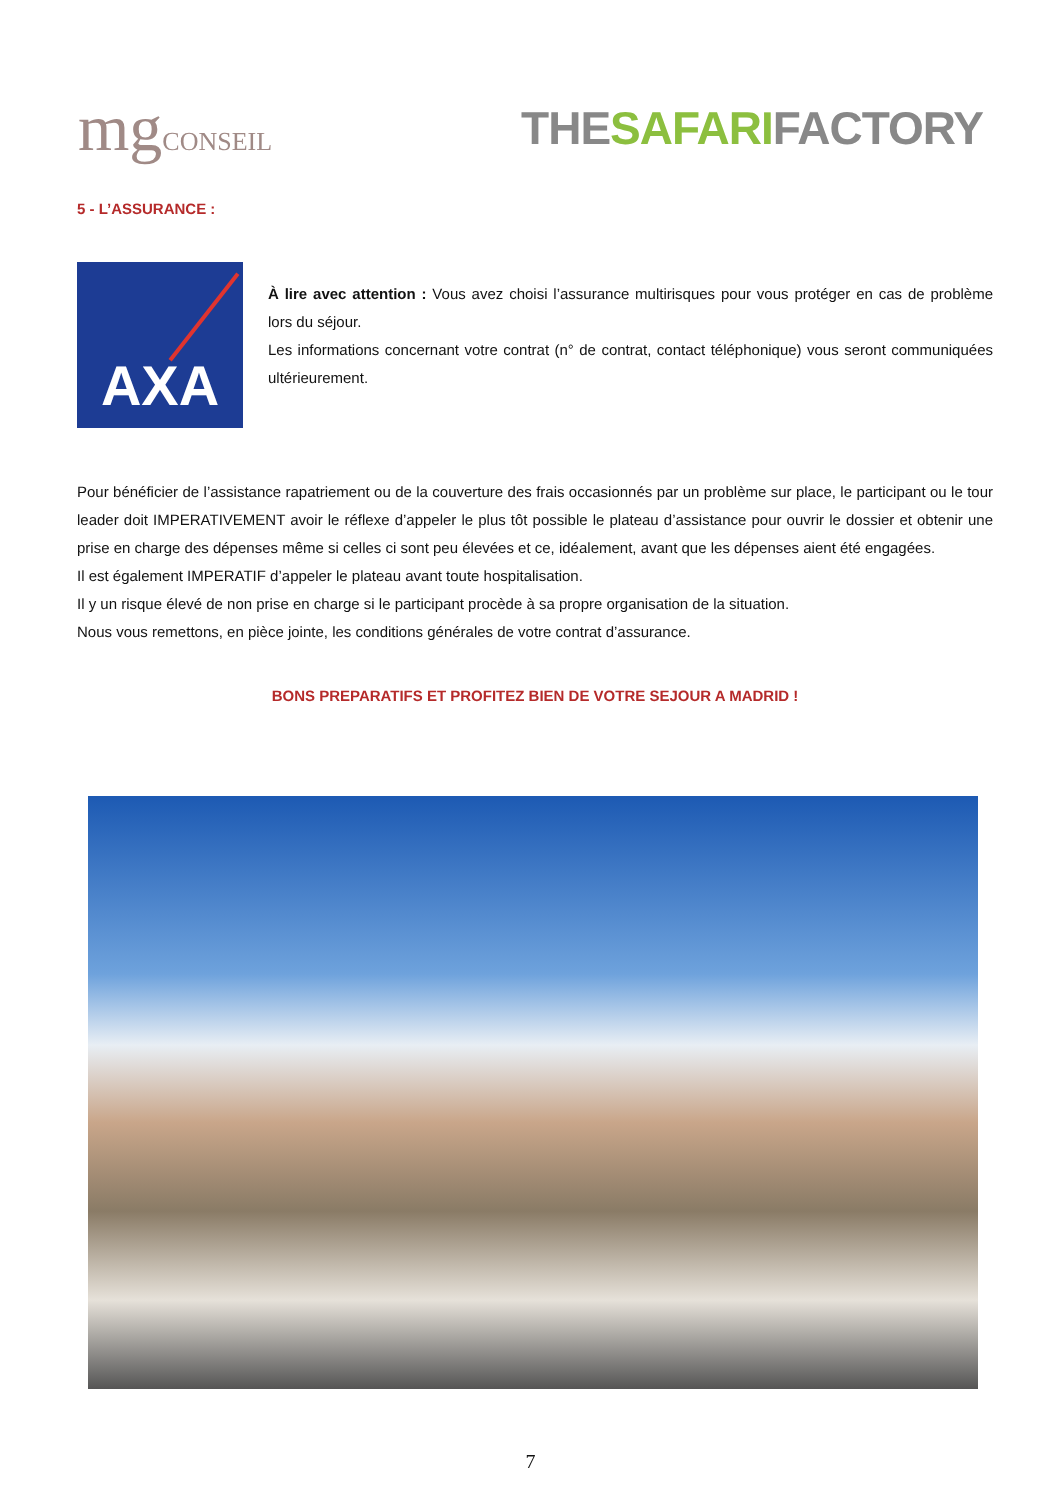mgCONSEIL
THESAFARIFACTORY
5 - L’ASSURANCE :
AXA
À lire avec attention : Vous avez choisi l’assurance multirisques pour vous protéger en cas de problème lors du séjour.
Les informations concernant votre contrat (n° de contrat, contact téléphonique) vous seront communiquées ultérieurement.
Pour bénéficier de l’assistance rapatriement ou de la couverture des frais occasionnés par un problème sur place, le participant ou le tour leader doit IMPERATIVEMENT avoir le réflexe d’appeler le plus tôt possible le plateau d’assistance pour ouvrir le dossier et obtenir une prise en charge des dépenses même si celles ci sont peu élevées et ce, idéalement, avant que les dépenses aient été engagées.
Il est également IMPERATIF d’appeler le plateau avant toute hospitalisation.
Il y un risque élevé de non prise en charge si le participant procède à sa propre organisation de la situation.
Nous vous remettons, en pièce jointe, les conditions générales de votre contrat d’assurance.
BONS PREPARATIFS ET PROFITEZ BIEN DE VOTRE SEJOUR A MADRID !
7